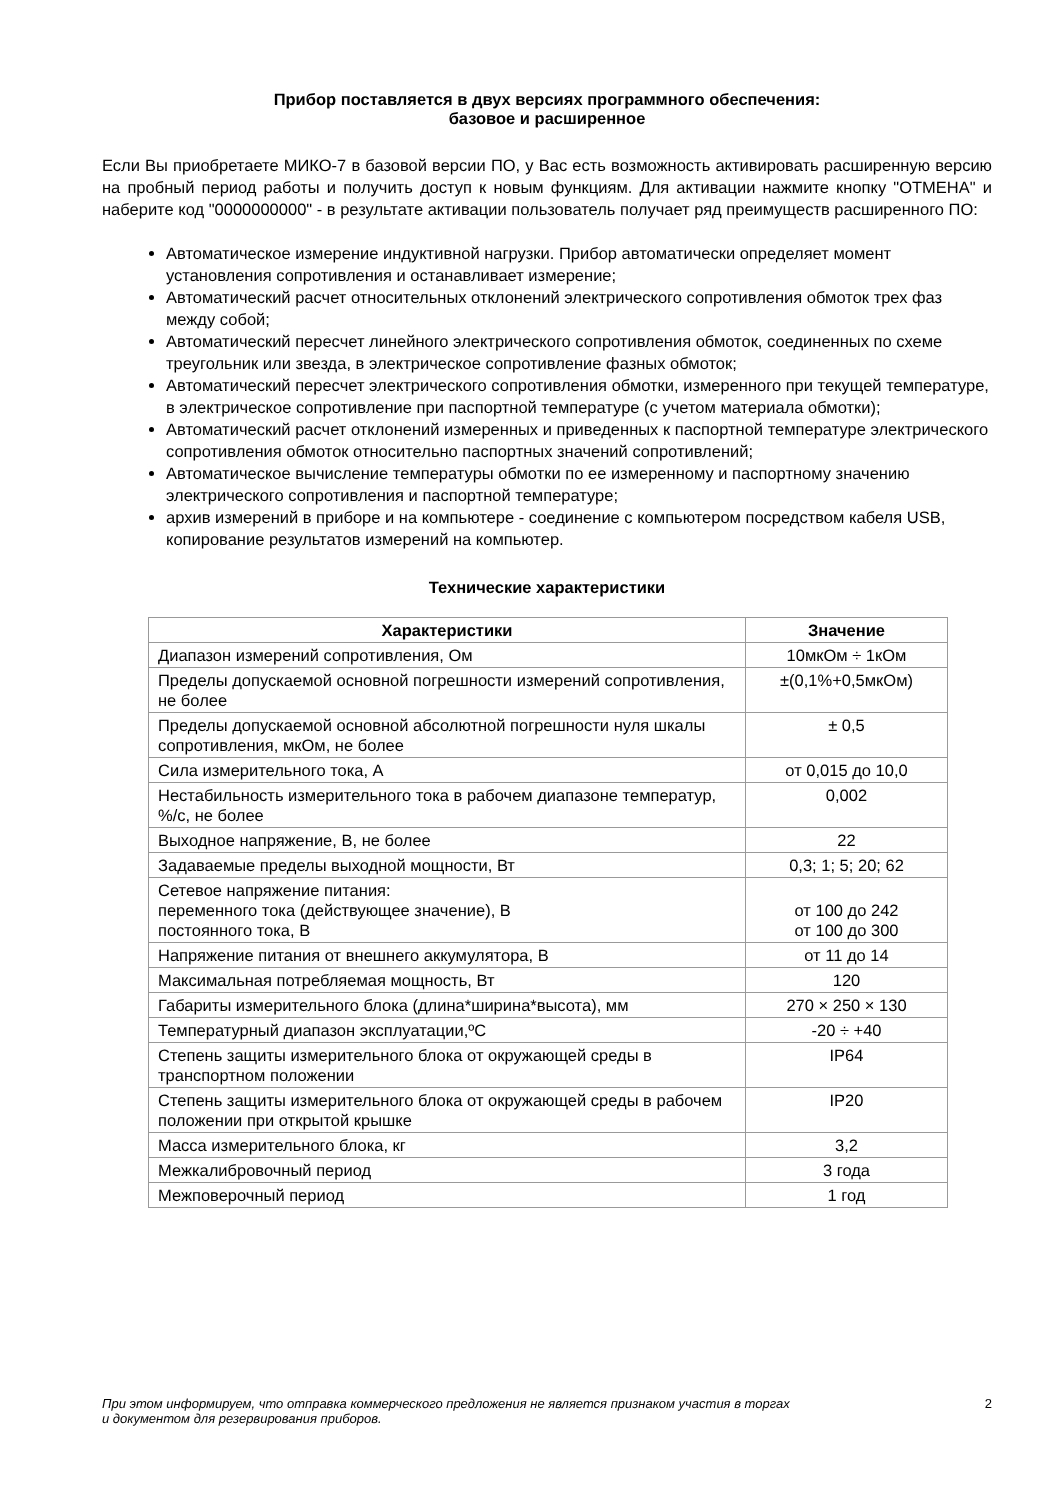Прибор поставляется в двух версиях программного обеспечения:
базовое и расширенное
Если Вы приобретаете МИКО-7 в базовой версии ПО, у Вас есть возможность активировать расширенную версию на пробный период работы и получить доступ к новым функциям. Для активации нажмите кнопку "ОТМЕНА" и наберите код "0000000000" - в результате активации пользователь получает ряд преимуществ расширенного ПО:
Автоматическое измерение индуктивной нагрузки. Прибор автоматически определяет момент установления сопротивления и останавливает измерение;
Автоматический расчет относительных отклонений электрического сопротивления обмоток трех фаз между собой;
Автоматический пересчет линейного электрического сопротивления обмоток, соединенных по схеме треугольник или звезда, в электрическое сопротивление фазных обмоток;
Автоматический пересчет электрического сопротивления обмотки, измеренного при текущей температуре, в электрическое сопротивление при паспортной температуре (с учетом материала обмотки);
Автоматический расчет отклонений измеренных и приведенных к паспортной температуре электрического сопротивления обмоток относительно паспортных значений сопротивлений;
Автоматическое вычисление температуры обмотки по ее измеренному и паспортному значению электрического сопротивления и паспортной температуре;
архив измерений в приборе и на компьютере - соединение с компьютером посредством кабеля USB, копирование результатов измерений на компьютер.
Технические характеристики
| Характеристики | Значение |
| --- | --- |
| Диапазон измерений сопротивления, Ом | 10мкОм ÷ 1кОм |
| Пределы допускаемой основной погрешности измерений сопротивления, не более | ±(0,1%+0,5мкОм) |
| Пределы допускаемой основной абсолютной погрешности нуля шкалы сопротивления, мкОм, не более | ± 0,5 |
| Сила измерительного тока, А | от 0,015 до 10,0 |
| Нестабильность измерительного тока в рабочем диапазоне температур, %/с, не более | 0,002 |
| Выходное напряжение, В, не более | 22 |
| Задаваемые пределы выходной мощности, Вт | 0,3; 1; 5; 20; 62 |
| Сетевое напряжение питания: переменного тока (действующее значение), В постоянного тока, В | от 100 до 242 от 100 до 300 |
| Напряжение питания от внешнего аккумулятора, В | от 11 до 14 |
| Максимальная потребляемая мощность, Вт | 120 |
| Габариты измерительного блока (длина*ширина*высота), мм | 270 × 250 × 130 |
| Температурный диапазон эксплуатации,ºС | -20 ÷ +40 |
| Степень защиты измерительного блока от окружающей среды в транспортном положении | IP64 |
| Степень защиты измерительного блока от окружающей среды в рабочем положении при открытой крышке | IP20 |
| Масса измерительного блока, кг | 3,2 |
| Межкалибровочный период | 3 года |
| Межповерочный период | 1 год |
При этом информируем, что отправка коммерческого предложения не является признаком участия в торгах
и документом для резервирования приборов. 2